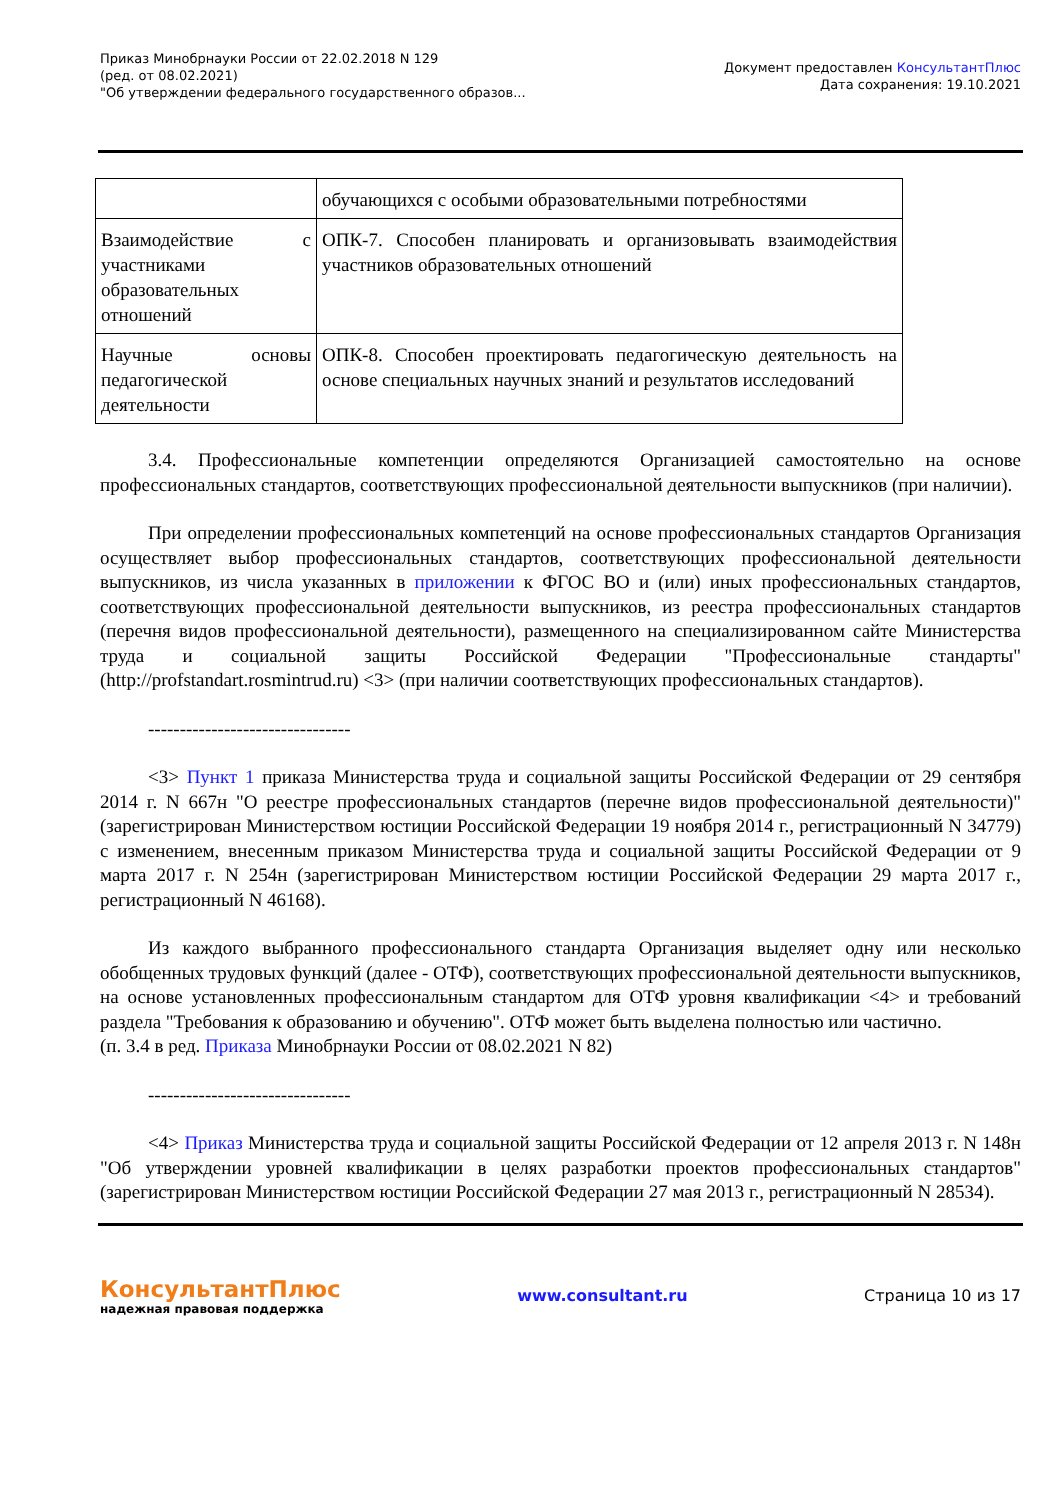Приказ Минобрнауки России от 22.02.2018 N 129
(ред. от 08.02.2021)
"Об утверждении федерального государственного образов...
Документ предоставлен КонсультантПлюс
Дата сохранения: 19.10.2021
| | обучающихся с особыми образовательными потребностями |
| Взаимодействие с участниками образовательных отношений | ОПК-7. Способен планировать и организовывать взаимодействия участников образовательных отношений |
| Научные основы педагогической деятельности | ОПК-8. Способен проектировать педагогическую деятельность на основе специальных научных знаний и результатов исследований |
3.4. Профессиональные компетенции определяются Организацией самостоятельно на основе профессиональных стандартов, соответствующих профессиональной деятельности выпускников (при наличии).
При определении профессиональных компетенций на основе профессиональных стандартов Организация осуществляет выбор профессиональных стандартов, соответствующих профессиональной деятельности выпускников, из числа указанных в приложении к ФГОС ВО и (или) иных профессиональных стандартов, соответствующих профессиональной деятельности выпускников, из реестра профессиональных стандартов (перечня видов профессиональной деятельности), размещенного на специализированном сайте Министерства труда и социальной защиты Российской Федерации "Профессиональные стандарты" (http://profstandart.rosmintrud.ru) <3> (при наличии соответствующих профессиональных стандартов).
--------------------------------
<3> Пункт 1 приказа Министерства труда и социальной защиты Российской Федерации от 29 сентября 2014 г. N 667н "О реестре профессиональных стандартов (перечне видов профессиональной деятельности)" (зарегистрирован Министерством юстиции Российской Федерации 19 ноября 2014 г., регистрационный N 34779) с изменением, внесенным приказом Министерства труда и социальной защиты Российской Федерации от 9 марта 2017 г. N 254н (зарегистрирован Министерством юстиции Российской Федерации 29 марта 2017 г., регистрационный N 46168).
Из каждого выбранного профессионального стандарта Организация выделяет одну или несколько обобщенных трудовых функций (далее - ОТФ), соответствующих профессиональной деятельности выпускников, на основе установленных профессиональным стандартом для ОТФ уровня квалификации <4> и требований раздела "Требования к образованию и обучению". ОТФ может быть выделена полностью или частично.
(п. 3.4 в ред. Приказа Минобрнауки России от 08.02.2021 N 82)
--------------------------------
<4> Приказ Министерства труда и социальной защиты Российской Федерации от 12 апреля 2013 г. N 148н "Об утверждении уровней квалификации в целях разработки проектов профессиональных стандартов" (зарегистрирован Министерством юстиции Российской Федерации 27 мая 2013 г., регистрационный N 28534).
КонсультантПлюс
надежная правовая поддержка
www.consultant.ru Страница 10 из 17